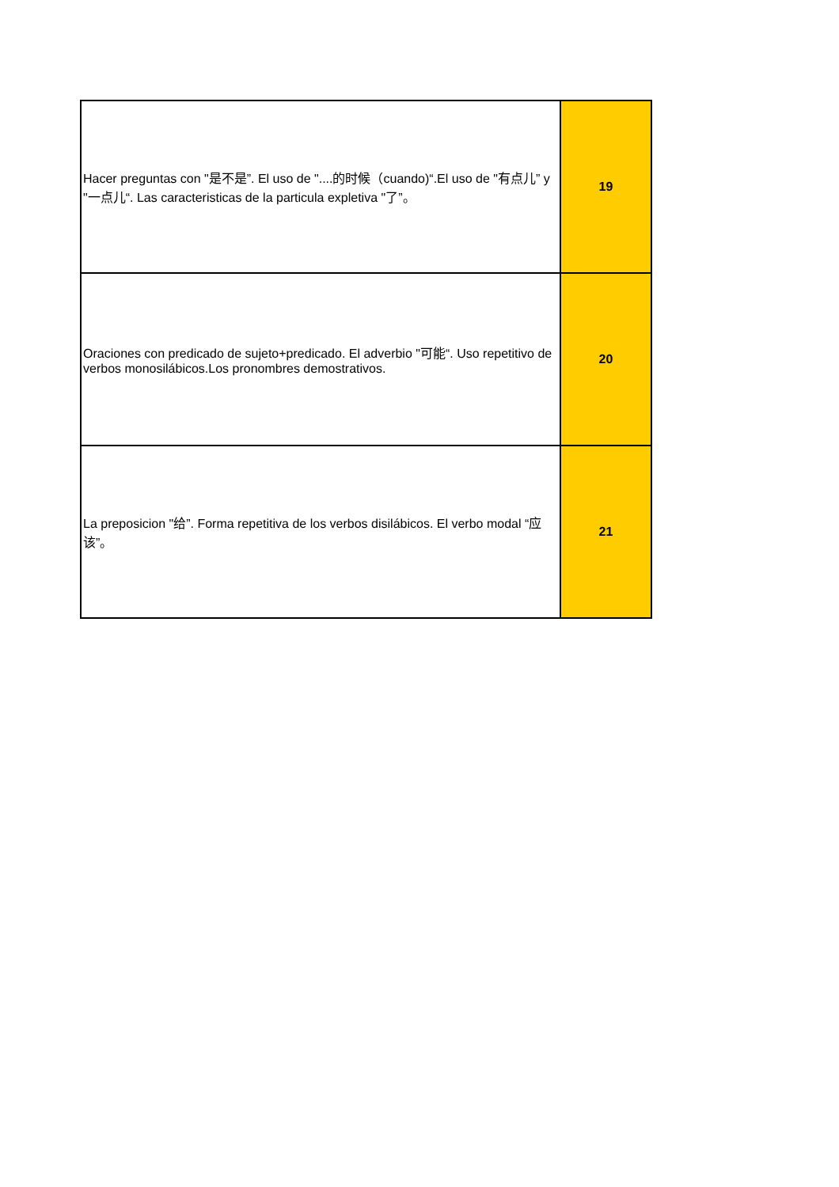| Hacer preguntas con "是不是”. El uso de "....的时候（cuando)“.El uso de "有点儿” y "一点儿“. Las caracteristicas de la particula expletiva "了”。 | 19 |
| Oraciones con predicado de sujeto+predicado. El adverbio "可能“. Uso repetitivo de verbos monosilábicos.Los pronombres demostrativos. | 20 |
| La preposicion "给”. Forma repetitiva de los verbos disilábicos. El verbo modal “应该”。 | 21 |